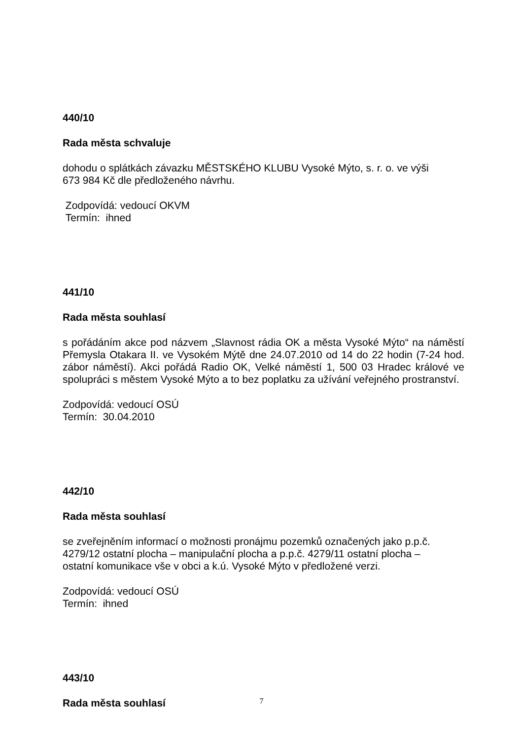440/10
Rada města schvaluje
dohodu o splátkách závazku MĚSTSKÉHO KLUBU Vysoké Mýto, s. r. o. ve výši
673 984 Kč dle předloženého návrhu.
Zodpovídá: vedoucí OKVM
Termín: ihned
441/10
Rada města souhlasí
s pořádáním akce pod názvem „Slavnost rádia OK a města Vysoké Mýto“ na náměstí Přemysla Otakara II. ve Vysokém Mýtě dne 24.07.2010 od 14 do 22 hodin (7-24 hod. zábor náměstí). Akci pořádá Radio OK, Velké náměstí 1, 500 03 Hradec králové ve spolupráci s městem Vysoké Mýto a to bez poplatku za užívání veřejného prostranství.
Zodpovídá: vedoucí OSÚ
Termín: 30.04.2010
442/10
Rada města souhlasí
se zveřejněním informací o možnosti pronájmu pozemků označených jako p.p.č.
4279/12 ostatní plocha – manipulační plocha a p.p.č. 4279/11 ostatní plocha –
ostatní komunikace vše v obci a k.ú. Vysoké Mýto v předložené verzi.
Zodpovídá: vedoucí OSÚ
Termín: ihned
443/10
Rada města souhlasí
7